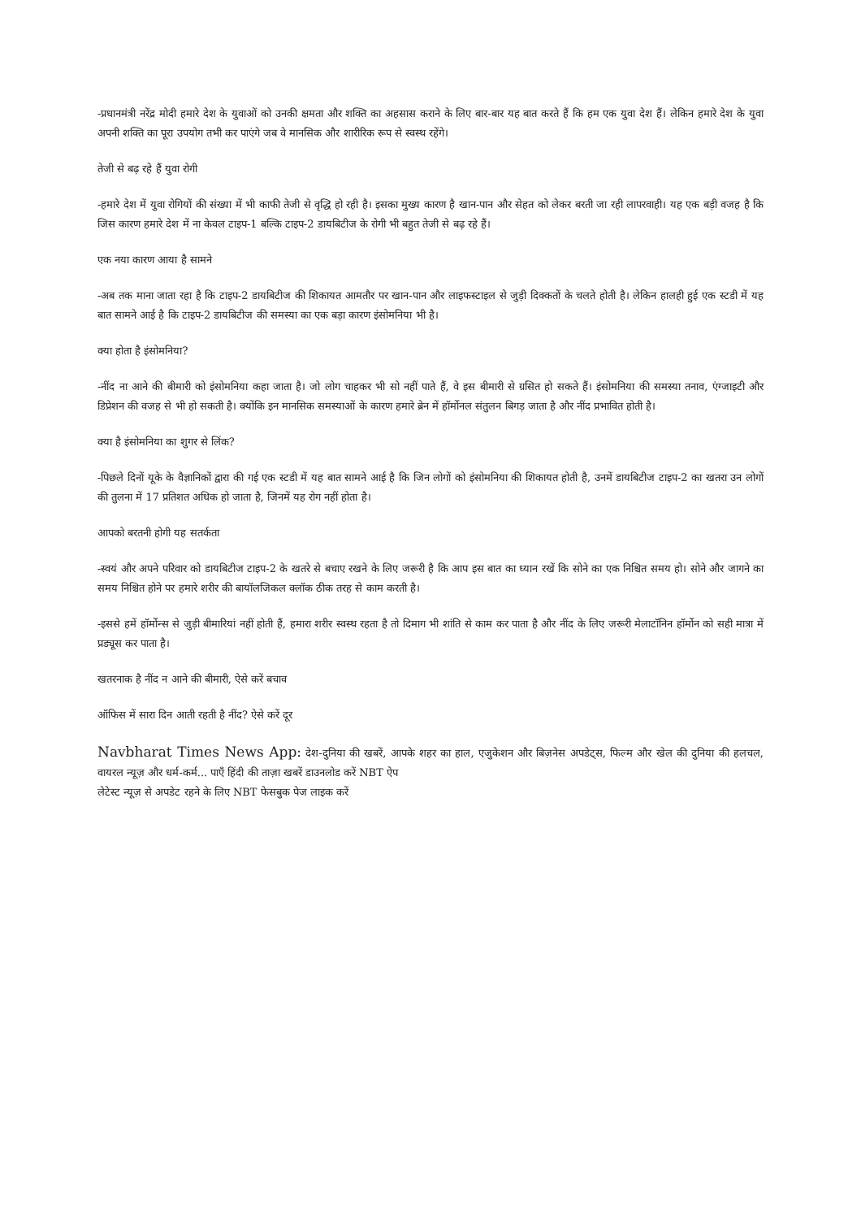-प्रधानमंत्री नरेंद्र मोदी हमारे देश के युवाओं को उनकी क्षमता और शक्ति का अहसास कराने के लिए बार-बार यह बात करते हैं कि हम एक युवा देश हैं। लेकिन हमारे देश के युवा अपनी शक्ति का पूरा उपयोग तभी कर पाएंगे जब वे मानसिक और शारीरिक रूप से स्वस्थ रहेंगे।
तेजी से बढ़ रहे हैं युवा रोगी
-हमारे देश में युवा रोगियों की संख्या में भी काफी तेजी से वृद्धि हो रही है। इसका मुख्य कारण है खान-पान और सेहत को लेकर बरती जा रही लापरवाही। यह एक बड़ी वजह है कि जिस कारण हमारे देश में ना केवल टाइप-1 बल्कि टाइप-2 डायबिटीज के रोगी भी बहुत तेजी से बढ़ रहे हैं।
एक नया कारण आया है सामने
-अब तक माना जाता रहा है कि टाइप-2 डायबिटीज की शिकायत आमतौर पर खान-पान और लाइफस्टाइल से जुड़ी दिक्कतों के चलते होती है। लेकिन हालही हुई एक स्टडी में यह बात सामने आई है कि टाइप-2 डायबिटीज की समस्या का एक बड़ा कारण इंसोमनिया भी है।
क्या होता है इंसोमनिया?
-नींद ना आने की बीमारी को इंसोमनिया कहा जाता है। जो लोग चाहकर भी सो नहीं पाते हैं, वे इस बीमारी से ग्रसित हो सकते हैं। इंसोमनिया की समस्या तनाव, एंग्जाइटी और डिप्रेशन की वजह से भी हो सकती है। क्योंकि इन मानसिक समस्याओं के कारण हमारे ब्रेन में हॉर्मोनल संतुलन बिगड़ जाता है और नींद प्रभावित होती है।
क्या है इंसोमनिया का शुगर से लिंक?
-पिछले दिनों यूके के वैज्ञानिकों द्वारा की गई एक स्टडी में यह बात सामने आई है कि जिन लोगों को इंसोमनिया की शिकायत होती है, उनमें डायबिटीज टाइप-2 का खतरा उन लोगों की तुलना में 17 प्रतिशत अधिक हो जाता है, जिनमें यह रोग नहीं होता है।
आपको बरतनी होगी यह सतर्कता
-स्वयं और अपने परिवार को डायबिटीज टाइप-2 के खतरे से बचाए रखने के लिए जरूरी है कि आप इस बात का ध्यान रखें कि सोने का एक निश्चित समय हो। सोने और जागने का समय निश्चित होने पर हमारे शरीर की बायॉलजिकल क्लॉक ठीक तरह से काम करती है।
-इससे हमें हॉर्मोन्स से जुड़ी बीमारियां नहीं होती हैं, हमारा शरीर स्वस्थ रहता है तो दिमाग भी शांति से काम कर पाता है और नींद के लिए जरूरी मेलाटॉनिन हॉर्मोन को सही मात्रा में प्रड्यूस कर पाता है।
खतरनाक है नींद न आने की बीमारी, ऐसे करें बचाव
ऑफिस में सारा दिन आती रहती है नींद? ऐसे करें दूर
Navbharat Times News App: देश-दुनिया की खबरें, आपके शहर का हाल, एजुकेशन और बिज़नेस अपडेट्स, फिल्म और खेल की दुनिया की हलचल, वायरल न्यूज़ और धर्म-कर्म... पाएँ हिंदी की ताज़ा खबरें डाउनलोड करें NBT ऐप
लेटेस्ट न्यूज़ से अपडेट रहने के लिए NBT फेसबुक पेज लाइक करें